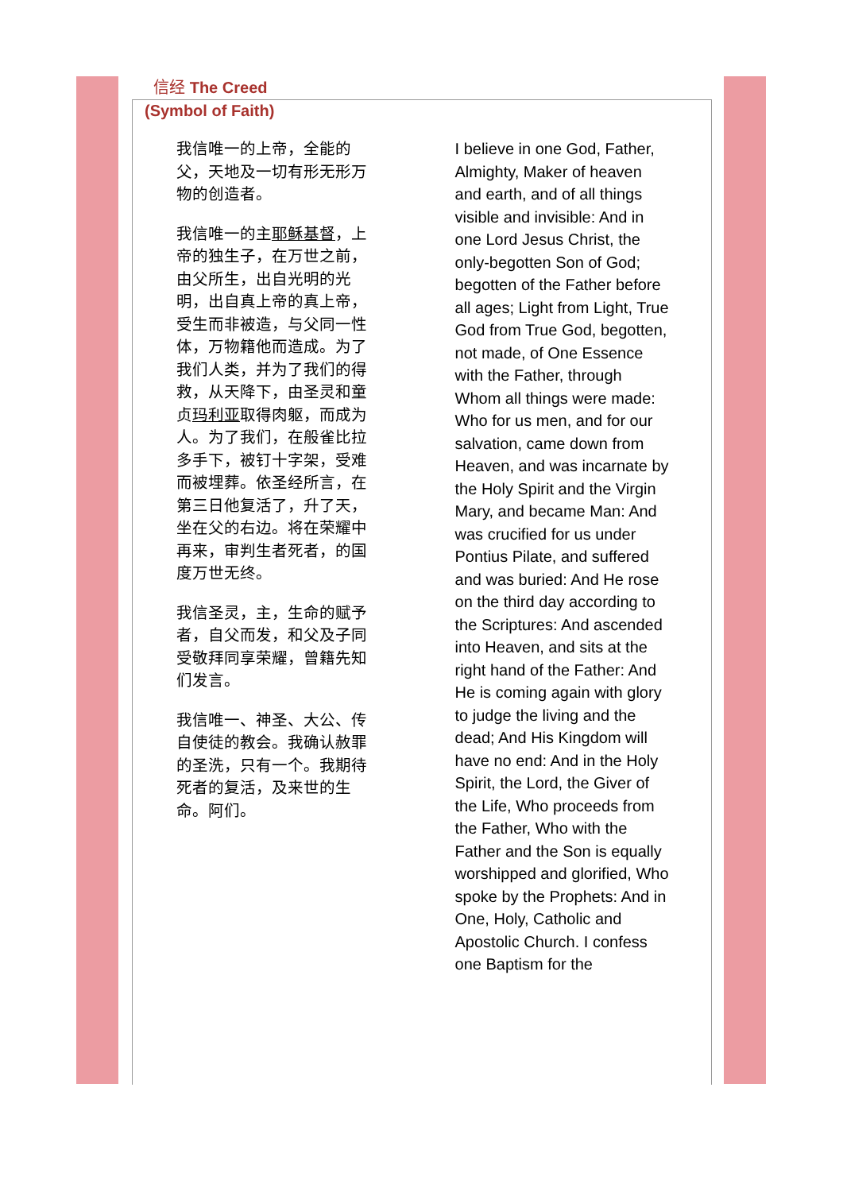信经 The Creed
(Symbol of Faith)
我信唯一的上帝，全能的父，天地及一切有形无形万物的创造者。
我信唯一的主耶稣基督，上帝的独生子，在万世之前，由父所生，出自光明的光明，出自真上帝的真上帝，受生而非被造，与父同一性体，万物籍他而造成。为了我们人类，并为了我们的得救，从天降下，由圣灵和童贞玛利亚取得肉躯，而成为人。为了我们，在般雀比拉多手下，被钉十字架，受难而被埋葬。依圣经所言，在第三日他复活了，升了天，坐在父的右边。将在荣耀中再来，审判生者死者，的国度万世无终。
我信圣灵，主，生命的赋予者，自父而发，和父及子同受敬拜同享荣耀，曾籍先知们发言。
我信唯一、神圣、大公、传自使徒的教会。我确认赦罪的圣洗，只有一个。我期待死者的复活，及来世的生命。阿们。
I believe in one God, Father, Almighty, Maker of heaven and earth, and of all things visible and invisible: And in one Lord Jesus Christ, the only-begotten Son of God; begotten of the Father before all ages; Light from Light, True God from True God, begotten, not made, of One Essence with the Father, through Whom all things were made: Who for us men, and for our salvation, came down from Heaven, and was incarnate by the Holy Spirit and the Virgin Mary, and became Man: And was crucified for us under Pontius Pilate, and suffered and was buried: And He rose on the third day according to the Scriptures: And ascended into Heaven, and sits at the right hand of the Father: And He is coming again with glory to judge the living and the dead; And His Kingdom will have no end: And in the Holy Spirit, the Lord, the Giver of the Life, Who proceeds from the Father, Who with the Father and the Son is equally worshipped and glorified, Who spoke by the Prophets: And in One, Holy, Catholic and Apostolic Church. I confess one Baptism for the